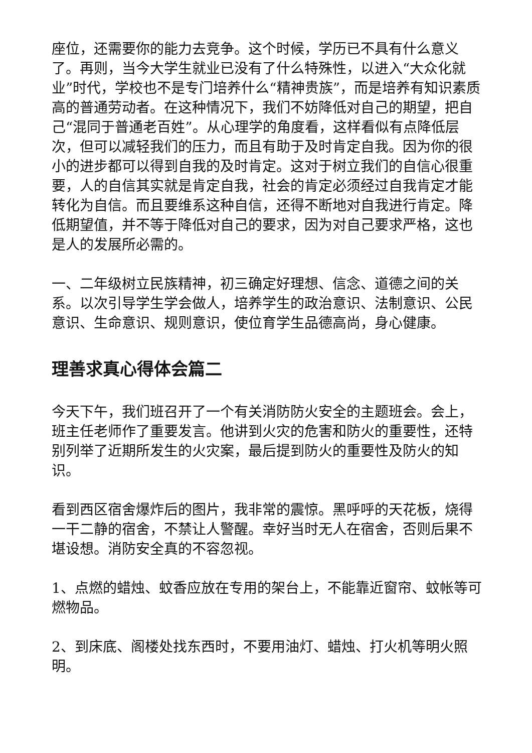座位，还需要你的能力去竞争。这个时候，学历已不具有什么意义了。再则，当今大学生就业已没有了什么特殊性，以进入“大众化就业”时代，学校也不是专门培养什么“精神贵族”，而是培养有知识素质高的普通劳动者。在这种情况下，我们不妨降低对自己的期望，把自己“混同于普通老百姓”。从心理学的角度看，这样看似有点降低层次，但可以减轻我们的压力，而且有助于及时肯定自我。因为你的很小的进步都可以得到自我的及时肯定。这对于树立我们的自信心很重要，人的自信其实就是肯定自我，社会的肯定必须经过自我肯定才能转化为自信。而且要维系这种自信，还得不断地对自我进行肯定。降低期望值，并不等于降低对自己的要求，因为对自己要求严格，这也是人的发展所必需的。
一、二年级树立民族精神，初三确定好理想、信念、道德之间的关系。以次引导学生学会做人，培养学生的政治意识、法制意识、公民意识、生命意识、规则意识，使位育学生品德高尚，身心健康。
理善求真心得体会篇二
今天下午，我们班召开了一个有关消防防火安全的主题班会。会上，班主任老师作了重要发言。他讲到火灾的危害和防火的重要性，还特别列举了近期所发生的火灾案，最后提到防火的重要性及防火的知识。
看到西区宿舍爆炸后的图片，我非常的震惊。黑呼呼的天花板，烧得一干二静的宿舍，不禁让人警醒。幸好当时无人在宿舍，否则后果不堪设想。消防安全真的不容忽视。
1、点燃的蜡烛、蚊香应放在专用的架台上，不能靠近窗帘、蚊帐等可燃物品。
2、到床底、阁楼处找东西时，不要用油灯、蜡烛、打火机等明火照明。